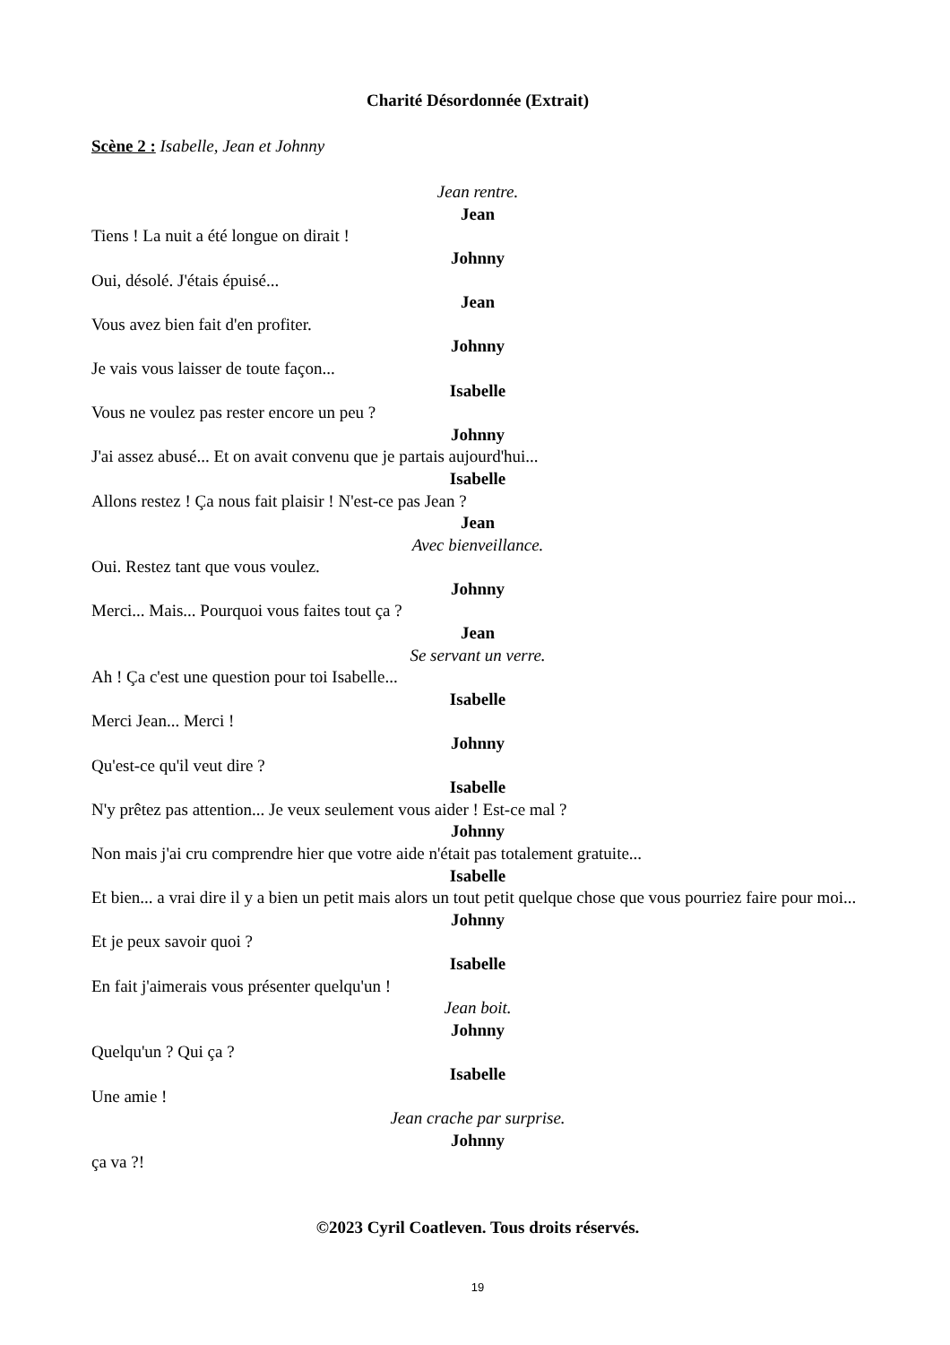Charité Désordonnée (Extrait)
Scène 2 : Isabelle, Jean et Johnny
Jean rentre.
Jean
Tiens ! La nuit a été longue on dirait !
Johnny
Oui, désolé. J'étais épuisé...
Jean
Vous avez bien fait d'en profiter.
Johnny
Je vais vous laisser de toute façon...
Isabelle
Vous ne voulez pas rester encore un peu ?
Johnny
J'ai assez abusé... Et on avait convenu que je partais aujourd'hui...
Isabelle
Allons restez ! Ça nous fait plaisir ! N'est-ce pas Jean ?
Jean
Avec bienveillance.
Oui. Restez tant que vous voulez.
Johnny
Merci... Mais... Pourquoi vous faites tout ça ?
Jean
Se servant un verre.
Ah ! Ça c'est une question pour toi Isabelle...
Isabelle
Merci Jean... Merci !
Johnny
Qu'est-ce qu'il veut dire ?
Isabelle
N'y prêtez pas attention... Je veux seulement vous aider ! Est-ce mal ?
Johnny
Non mais j'ai cru comprendre hier que votre aide n'était pas totalement gratuite...
Isabelle
Et bien... a vrai dire il y a bien un petit mais alors un tout petit quelque chose que vous pourriez faire pour moi...
Johnny
Et je peux savoir quoi ?
Isabelle
En fait j'aimerais vous présenter quelqu'un !
Jean boit.
Johnny
Quelqu'un ? Qui ça ?
Isabelle
Une amie !
Jean crache par surprise.
Johnny
ça va ?!
©2023 Cyril Coatleven. Tous droits réservés.
19